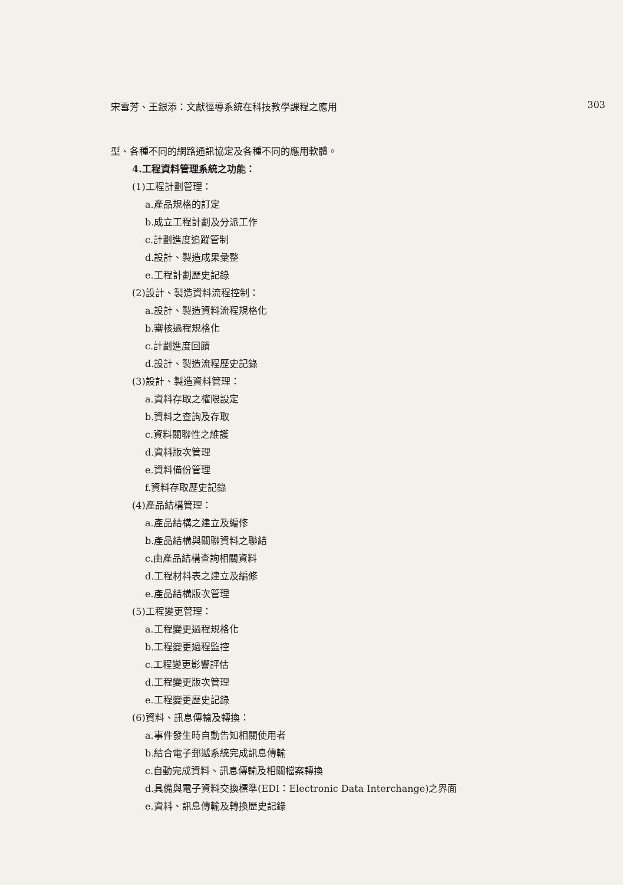宋雪芳、王銀添：文獻徑導系統在科技教學課程之應用 303
型、各種不同的網路通訊協定及各種不同的應用軟體。
4.工程資料管理系統之功能：
(1)工程計劃管理：
a.產品規格的訂定
b.成立工程計劃及分派工作
c.計劃進度追蹤管制
d.設計、製造成果彙整
e.工程計劃歷史記錄
(2)設計、製造資料流程控制：
a.設計、製造資料流程規格化
b.審核過程規格化
c.計劃進度回饋
d.設計、製造流程歷史記錄
(3)設計、製造資料管理：
a.資料存取之權限設定
b.資料之查詢及存取
c.資料關聯性之維護
d.資料版次管理
e.資料備份管理
f.資料存取歷史記錄
(4)產品結構管理：
a.產品結構之建立及編修
b.產品結構與關聯資料之聯結
c.由產品結構查詢相關資料
d.工程材料表之建立及編修
e.產品結構版次管理
(5)工程變更管理：
a.工程變更過程規格化
b.工程變更過程監控
c.工程變更影響評估
d.工程變更版次管理
e.工程變更歷史記錄
(6)資料、訊息傳輸及轉換：
a.事件發生時自動告知相關使用者
b.結合電子郵遞系統完成訊息傳輸
c.自動完成資料、訊息傳輸及相關檔案轉換
d.具備與電子資料交換標準(EDI：Electronic Data Interchange)之界面
e.資料、訊息傳輸及轉換歷史記錄